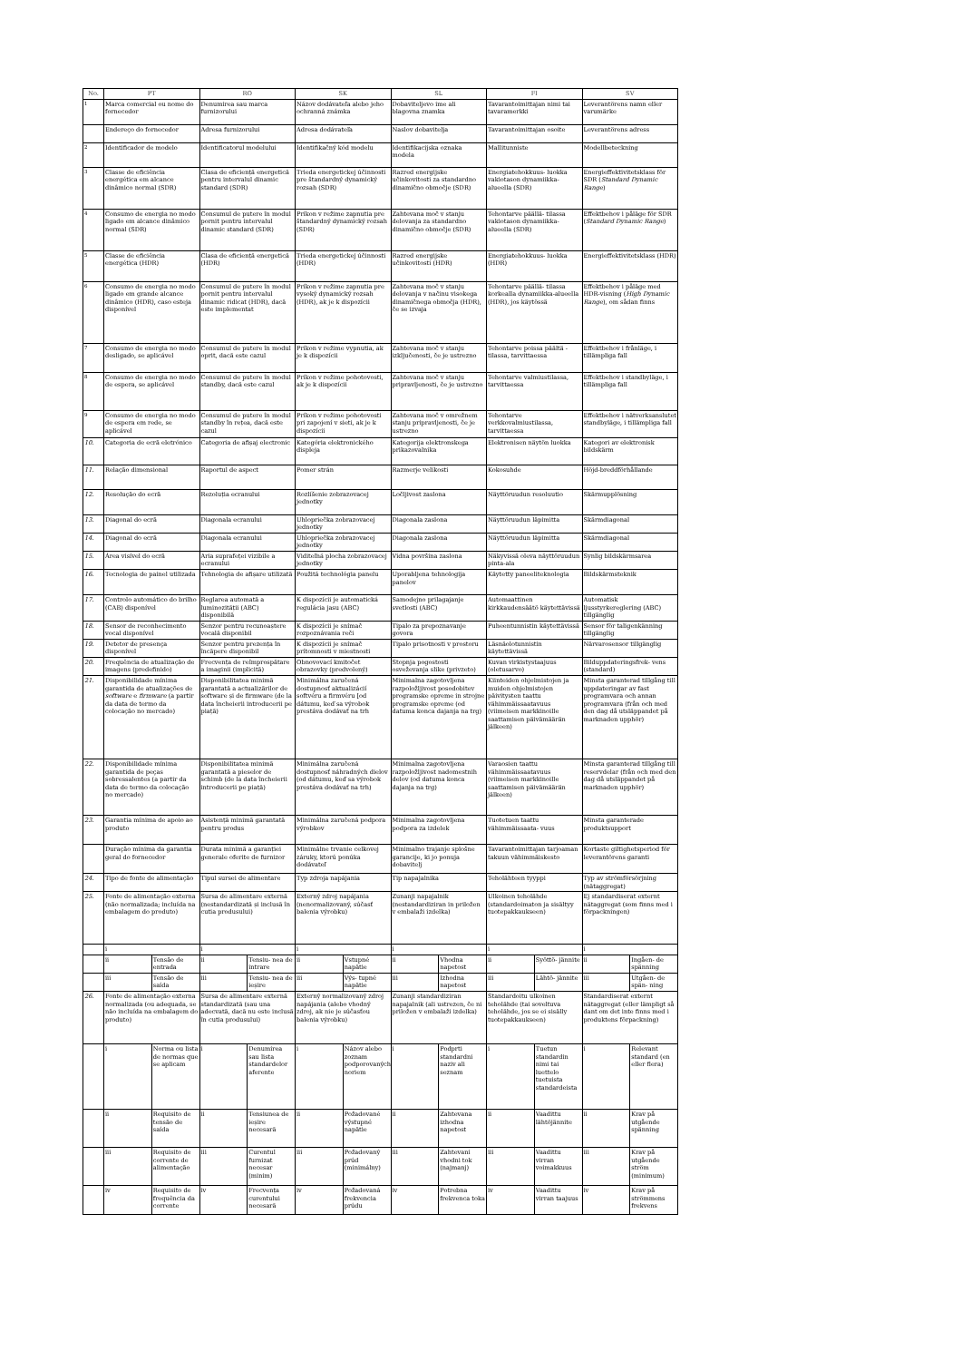| No. | PT | | RO | | SK | | SL | | FI | | SV | |
| --- | --- | --- | --- | --- | --- | --- | --- | --- | --- | --- | --- | --- |
| <sup>1</sup> | Marca comercial ou nome do fornecedor | | Denumirea sau marca furnizorului | | Názov dodávateľa alebo jeho ochranná známka | | Dobaviteljevo ime ali blagovna znamka | | Tavarantoimittajan nimi tai tavaramerkki | | Leverantörens namn eller varumärke | |
| | Endereço do fornecedor | | Adresa furnizorului | | Adresa dodávateľa | | Naslov dobavitelja | | Tavarantoimittajan osoite | | Leverantörens adress | |
| <sup>2</sup> | Identificador de modelo | | Identificatorul modelului | | Identifikačný kód modelu | | Identifikacijska oznaka modela | | Mallitunniste | | Modellbeteckning | |
| <sup>3</sup> | Classe de eficiência energética em alcance dinâmico normal (SDR) | | Clasa de eficiență energetică pentru intervalul dinamic standard (SDR) | | Trieda energetickej účinnosti pre štandardný dynamický rozsah (SDR) | | Razred energijske učinkovitosti za standardno dinamično območje (SDR) | | Energiatehokkuus- luokka vakiotason dynamiikka-alueella (SDR) | | Energieffektivitetsklass för SDR ( Standard Dynamic Range ) | |
| <sup>4</sup> | Consumo de energia no modo ligado em alcance dinâmico normal (SDR) | | Consumul de putere în modul pornit pentru intervalul dinamic standard (SDR) | | Príkon v režime zapnutia pre štandardný dynamický rozsah (SDR) | | Zahtevana moč v stanju delovanja za standardno dinamično območje (SDR) | | Tehontarve päällä- tilassa vakiotason dynamiikka-alueella (SDR) | | Effektbehov i påläge för SDR ( Standard Dynamic Range ) | |
| <sup>5</sup> | Classe de eficiência energética (HDR) | | Clasa de eficiență energetică (HDR) | | Trieda energetickej účinnosti (HDR) | | Razred energijske učinkovitosti (HDR) | | Energiatehokkuus- luokka (HDR) | | Energieffektivitetsklass (HDR) | |
| <sup>6</sup> | Consumo de energia no modo ligado em grande alcance dinâmico (HDR), caso esteja disponível | | Consumul de putere în modul pornit pentru intervalul dinamic ridicat (HDR), dacă este implementat | | Príkon v režime zapnutia pre vysoký dynamický rozsah (HDR), ak je k dispozícii | | Zahtevana moč v stanju delovanja v načinu visokega dinamičnega območja (HDR), če se izvaja | | Tehontarve päällä- tilassa korkealla dynamiikka-alueella (HDR), jos käytössä | | Effektbehov i påläge med HDR-visning ( High Dynamic Range ), om sådan finns | |
| <sup>7</sup> | Consumo de energia no modo desligado, se aplicável | | Consumul de putere în modul oprit, dacă este cazul | | Príkon v režime vypnutia, ak je k dispozícii | | Zahtevana moč v stanju izključenosti, če je ustrezno | | Tehontarve poissa päältä -tilassa, tarvittaessa | | Effektbehov i frånläge, i tillämpliga fall | |
| <sup>8</sup> | Consumo de energia no modo de espera, se aplicável | | Consumul de putere în modul standby, dacă este cazul | | Príkon v režime pohotovosti, ak je k dispozícii | | Zahtevana moč v stanju pripravljenosti, če je ustrezno | | Tehontarve valmiustilassa, tarvittaessa | | Effektbehov i standbyläge, i tillämpliga fall | |
| <sup>9</sup> | Consumo de energia no modo de espera em rede, se aplicável | | Consumul de putere în modul standby în rețea, dacă este cazul | | Príkon v režime pohotovosti pri zapojení v sieti, ak je k dispozícii | | Zahtevana moč v omrežnem stanju pripravljenosti, če je ustrezno | | Tehontarve verkkovalmiustilassa, tarvittaessa | | Effektbehov i nätverksanslutet standbyläge, i tillämpliga fall | |
| 10. | Categoria de ecrã eletrónico | | Categoria de afișaj electronic | | Kategória elektronického displeja | | Kategorija elektronskega prikazovalnika | | Elektronisen näytön luokka | | Kategori av elektronisk bildskärm | |
| 11. | Relação dimensional | | Raportul de aspect | | Pomer strán | | Razmerje velikosti | | Kokosuhde | | Höjd-breddförhållande | |
| 12. | Resolução do ecrã | | Rezoluția ecranului | | Rozlíšenie zobrazovacej jednotky | | Ločljivost zaslona | | Näyttöruudun resoluutio | | Skärmupplösning | |
| 13. | Diagonal do ecrã | | Diagonala ecranului | | Uhlopriečka zobrazovacej jednotky | | Diagonala zaslona | | Näyttöruudun läpimitta | | Skärmdiagonal | |
| 14. | Diagonal do ecrã | | Diagonala ecranului | | Uhlopriečka zobrazovacej jednotky | | Diagonala zaslona | | Näyttöruudun läpimitta | | Skärmdiagonal | |
| 15. | Área visível do ecrã | | Aria suprafeței vizibile a ecranului | | Viditeľná plocha zobrazovacej jednotky | | Vidna površina zaslona | | Näkyvissä oleva näyttöruudun pinta-ala | | Synlig bildskärmsarea | |
| 16. | Tecnologia de painel utilizada | | Tehnologia de afișare utilizată | | Použitá technológia panelu | | Uporabljena tehnologija panelov | | Käytetty paneeliteknologia | | Bildskärmsteknik | |
| 17. | Controlo automático do brilho (CAB) disponível | | Reglarea automată a luminozității (ABC) disponibilă | | K dispozícii je automatická regulácia jasu (ABC) | | Samodejno prilagajanje svetlosti (ABC) | | Automaattinen kirkkaudensäätö käytettävissä | | Automatisk ljusstyrkereglering (ABC) tillgänglig | |
| 18. | Sensor de reconhecimento vocal disponível | | Senzor pentru recunoaștere vocală disponibil | | K dispozícii je snímač rozpoznávania reči | | Tipalo za prepoznavanje govora | | Puheentunnistin käytettävissä | | Sensor för taligenkänning tillgänglig | |
| 19. | Detetor de presença disponível | | Senzor pentru prezența în încăpere disponibil | | K dispozícii je snímač prítomnosti v miestnosti | | Tipalo prisotnosti v prostoru | | Läsnäolotunnistin käytettävissä | | Närvarosensor tillgänglig | |
| 20. | Frequência de atualização de imagens (predefinido) | | Frecvența de reîmprospătare a imaginii (implicită) | | Obnovovací kmitočet obrazovky (predvolený) | | Stopnja pogostosti osveževanja slike (privzeto) | | Kuvan virkistystaajuus (oletusarvo) | | Bilduppdateringsfrek- vens (standard) | |
| 21. | Disponibilidade mínima garantida de atualizações de software e firmware (a partir da data de termo da colocação no mercado) | | Disponibilitatea minimă garantată a actualizărilor de software și de firmware (de la data încheierii introducerii pe piață) | | Minimálna zaručená dostupnosť aktualizácií softvéru a firmvéru [od dátumu, keď sa výrobok prestáva dodávať na trh | | Minimalna zagotovljena razpoložljivost posodobitev programske opreme in strojne programske opreme (od datuma konca dajanja na trg) | | Kiinteiden ohjelmistojen ja muiden ohjelmistojen päivitysten taattu vähimmäissaatavuus (viimeisen markkinoille saattamisen päivämäärän jälkeen) | | Minsta garanterad tillgång till uppdateringar av fast programvara och annan programvara (från och med den dag då utsläppandet på marknaden upphör) | |
| 22. | Disponibilidade mínima garantida de peças sobressalentes (a partir da data de termo da colocação no mercado) | | Disponibilitatea minimă garantată a pieselor de schimb (de la data încheierii introducerii pe piață) | | Minimálna zaručená dostupnosť náhradných dielov (od dátumu, keď sa výrobok prestáva dodávať na trh) | | Minimalna zagotovljena razpoložljivost nadomestnih delov (od datuma konca dajanja na trg) | | Varaosien taattu vähimmäissaatavuus (viimeisen markkinoille saattamisen päivämäärän jälkeen) | | Minsta garanterad tillgång till reservdelar (från och med den dag då utsläppandet på marknaden upphör) | |
| 23. | Garantia mínima de apoio ao produto | | Asistență minimă garantată pentru produs | | Minimálna zaručená podpora výrobkov | | Minimalna zagotovljena podpora za izdelek | | Tuotetuen taattu vähimmäissaata- vuus | | Minsta garanterade produktsupport | |
| | Duração mínima da garantia geral do fornecedor | | Durata minimă a garanției generale oferite de furnizor | | Minimálne trvanie celkovej záruky, ktorú ponúka dodávateľ | | Minimalno trajanje splošne garancije, ki jo ponuja dobavitelj | | Tavarantoimittajan tarjoaman takuun vähimmäiskesto | | Kortaste giltighetsperiod för leverantörens garanti | |
| 24. | Tipo de fonte de alimentação | | Tipul sursei de alimentare | | Typ zdroja napájania | | Tip napajalnika | | Teholähteen tyyppi | | Typ av strömförsörjning (nätaggregat) | |
| 25. | Fonte de alimentação externa (não normalizada; incluída na embalagem do produto) | | Sursa de alimentare externă (nestandardizată și inclusă în cutia produsului) | | Externý zdroj napájania (nenormalizovaný, súčasť balenia výrobku) | | Zunanji napajalnik (nestandardiziran in priložen v embalaži izdelka) | | Ulkoinen teholähde (standardoimaton ja sisältyy tuotepakkaukseen) | | Ej standardiserat externt nätaggregat (som finns med i förpackningen) | |
| | i | | i | | i | | i | | i | | i | |
| | ii | Tensão de entrada | ii | Tensiu- nea de intrare | ii | Vstupné napätie | ii | Vhodna napetost | ii | Syöttö- jännite | ii | Ingåen- de spänning |
| | iii | Tensão de saída | iii | Tensiu- nea de ieșire | iii | Výs- tupné napätie | iii | Izhodna napetost | iii | Lähtö- jännite | iii | Utgåen- de spän- ning |
| 26. | Fonte de alimentação externa normalizada (ou adequada, se não incluída na embalagem do produto) | | Sursa de alimentare externă standardizată (sau una adecvată, dacă nu este inclusă în cutia produsului) | | Externý normalizovaný zdroj napájania (alebo vhodný zdroj, ak nie je súčasťou balenia výrobku) | | Zunanji standardiziran napajalnik (ali ustrezen, če ni priložen v embalaži izdelka) | | Standardoitu ulkoinen teholähde (tai soveltuva teholähde, jos se ei sisälly tuotepakkaukseen) | | Standardiserat externt nätaggregat (eller lämpligt så dant om det inte finns med i produktens förpackning) | |
| | i | Norma ou lista de normas que se aplicam | i | Denumirea sau lista standardelor aferente | i | Názov alebo zoznam podporovaných noriem | i | Podprti standardni naziv ali seznam | i | Tuetun standardin nimi tai luettelo tuetuista standardeista | i | Relevant standard (en eller flera) |
| | ii | Requisito de tensão de saída | ii | Tensiunea de ieșire necesară | ii | Požadované výstupné napätie | ii | Zahtevana izhodna napetost | ii | Vaadittu lähtöjännite | ii | Krav på utgående spänning |
| | iii | Requisito de corrente de alimentação | iii | Curentul furnizat necesar (minim) | iii | Požadovaný prúd (minimálny) | iii | Zahtevani vhodni tok (najmanj) | iii | Vaadittu virran voimakkuus | iii | Krav på utgående ström (minimum) |
| | iv | Requisito de frequência da corrente | iv | Frecvența curentului necesară | iv | Požadovaná frekvencia prúdu | iv | Potrebna frekvenca toka | iv | Vaadittu virran taajuus | iv | Krav på strömmens frekvens |